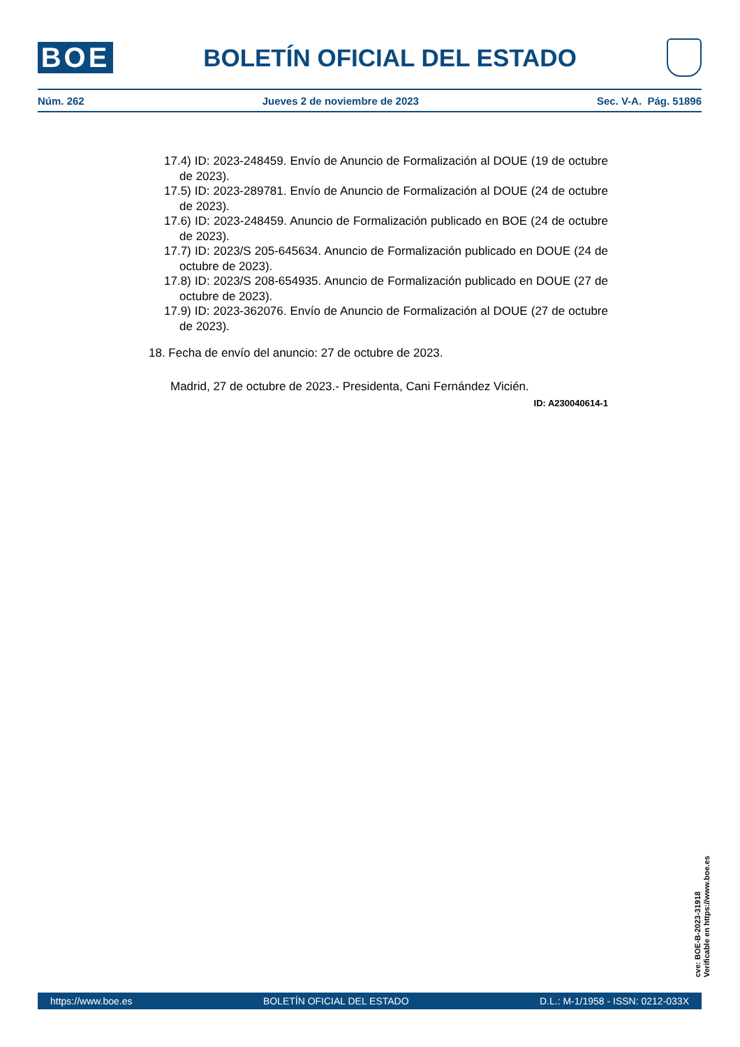BOE
BOLETÍN OFICIAL DEL ESTADO
Núm. 262 Jueves 2 de noviembre de 2023 Sec. V-A. Pág. 51896
17.4) ID: 2023-248459. Envío de Anuncio de Formalización al DOUE (19 de octubre de 2023).
17.5) ID: 2023-289781. Envío de Anuncio de Formalización al DOUE (24 de octubre de 2023).
17.6) ID: 2023-248459. Anuncio de Formalización publicado en BOE (24 de octubre de 2023).
17.7) ID: 2023/S 205-645634. Anuncio de Formalización publicado en DOUE (24 de octubre de 2023).
17.8) ID: 2023/S 208-654935. Anuncio de Formalización publicado en DOUE (27 de octubre de 2023).
17.9) ID: 2023-362076. Envío de Anuncio de Formalización al DOUE (27 de octubre de 2023).
18. Fecha de envío del anuncio: 27 de octubre de 2023.
Madrid, 27 de octubre de 2023.- Presidenta, Cani Fernández Vicién.
ID: A230040614-1
cve: BOE-B-2023-31918
Verificable en https://www.boe.es
https://www.boe.es BOLETÍN OFICIAL DEL ESTADO D.L.: M-1/1958 - ISSN: 0212-033X